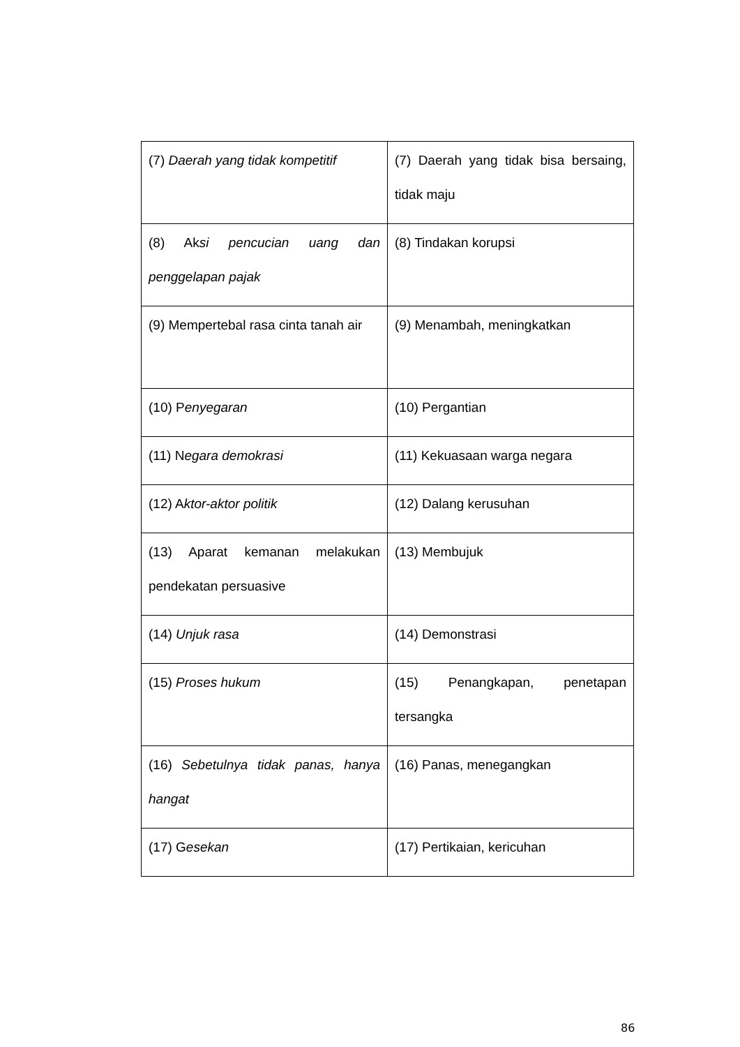| (7) Daerah yang tidak kompetitif | (7) Daerah yang tidak bisa bersaing, tidak maju |
| (8) Ak si pencucian uang dan penggelapan pajak | (8) Tindakan korupsi |
| (9) Mempertebal rasa cinta tanah air | (9) Menambah, meningkatkan |
| (10) P enyegaran | (10) Pergantian |
| (11) N egara demokrasi | (11) Kekuasaan warga negara |
| (12) A ktor-aktor politik | (12) Dalang kerusuhan |
| (13) Aparat kemanan melakukan pendekatan persuasive | (13) Membujuk |
| (14) Unjuk rasa | (14) Demonstrasi |
| (15) Proses hukum | (15) Penangkapan, penetapan tersangka |
| (16) Sebetulnya tidak panas, hanya hangat | (16) Panas, menegangkan |
| (17) G esekan | (17) Pertikaian, kericuhan |
86